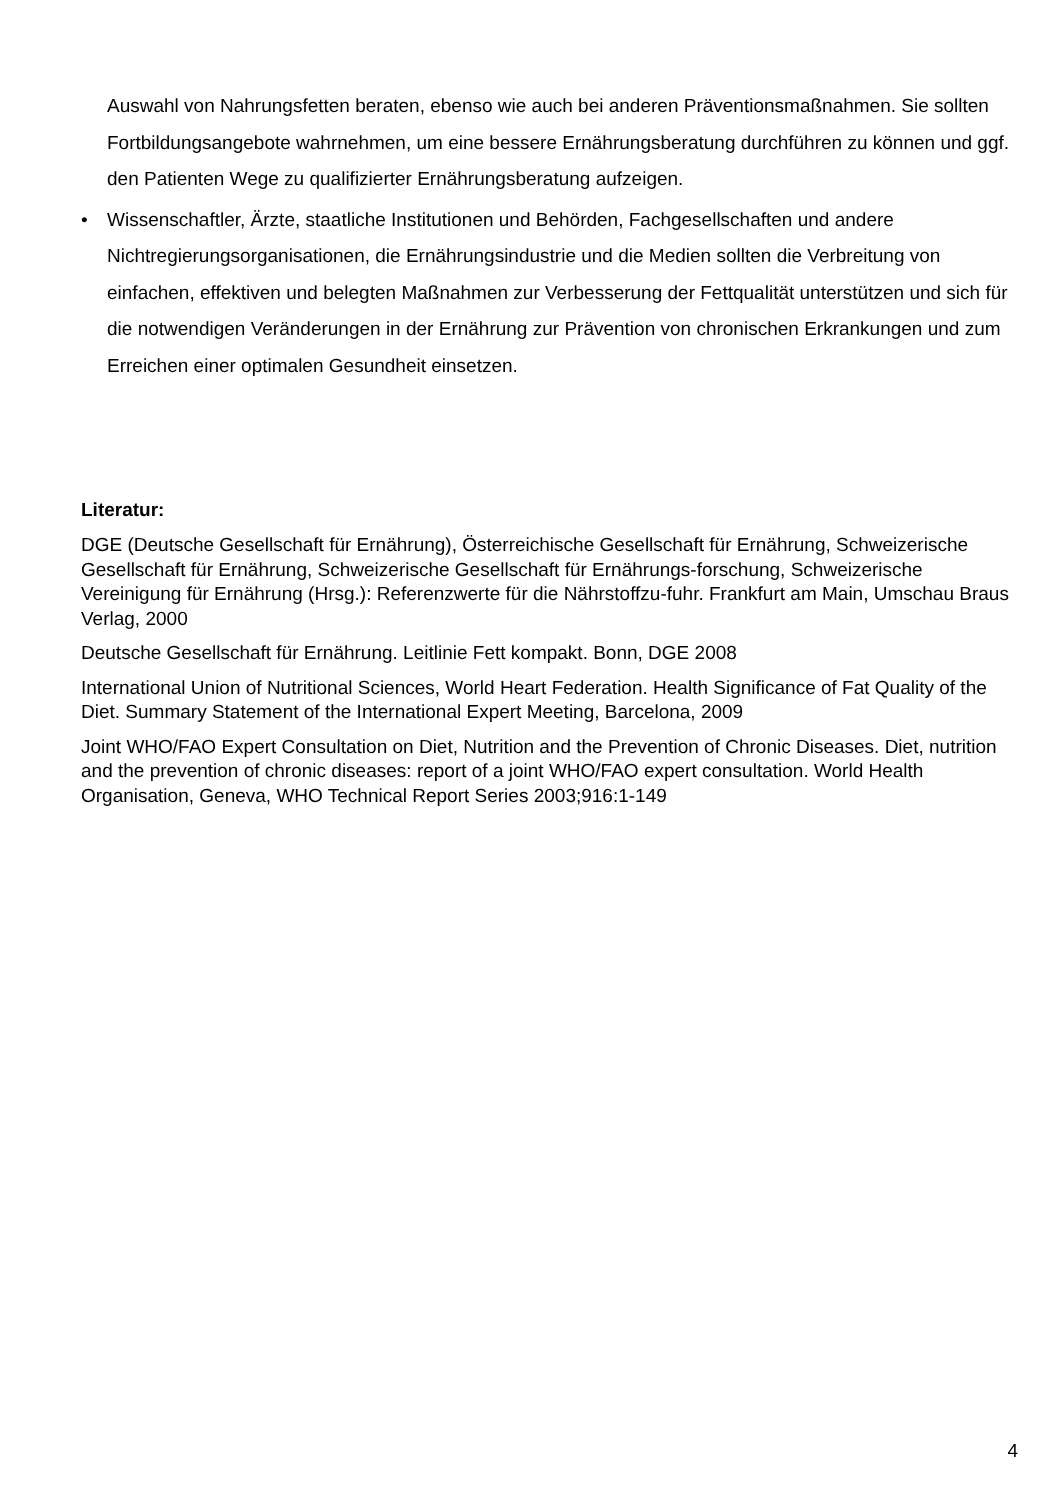Auswahl von Nahrungsfetten beraten, ebenso wie auch bei anderen Präventionsmaßnahmen. Sie sollten Fortbildungsangebote wahrnehmen, um eine bessere Ernährungsberatung durchführen zu können und ggf. den Patienten Wege zu qualifizierter Ernährungsberatung aufzeigen.
• Wissenschaftler, Ärzte, staatliche Institutionen und Behörden, Fachgesellschaften und andere Nichtregierungsorganisationen, die Ernährungsindustrie und die Medien sollten die Verbreitung von einfachen, effektiven und belegten Maßnahmen zur Verbesserung der Fettqualität unterstützen und sich für die notwendigen Veränderungen in der Ernährung zur Prävention von chronischen Erkrankungen und zum Erreichen einer optimalen Gesundheit einsetzen.
Literatur:
DGE (Deutsche Gesellschaft für Ernährung), Österreichische Gesellschaft für Ernährung, Schweizerische Gesellschaft für Ernährung, Schweizerische Gesellschaft für Ernährungs-forschung, Schweizerische Vereinigung für Ernährung (Hrsg.): Referenzwerte für die Nährstoffzu-fuhr. Frankfurt am Main, Umschau Braus Verlag, 2000
Deutsche Gesellschaft für Ernährung. Leitlinie Fett kompakt. Bonn, DGE 2008
International Union of Nutritional Sciences, World Heart Federation. Health Significance of Fat Quality of the Diet. Summary Statement of the International Expert Meeting, Barcelona, 2009
Joint WHO/FAO Expert Consultation on Diet, Nutrition and the Prevention of Chronic Diseases. Diet, nutrition and the prevention of chronic diseases: report of a joint WHO/FAO expert consultation. World Health Organisation, Geneva, WHO Technical Report Series 2003;916:1-149
4